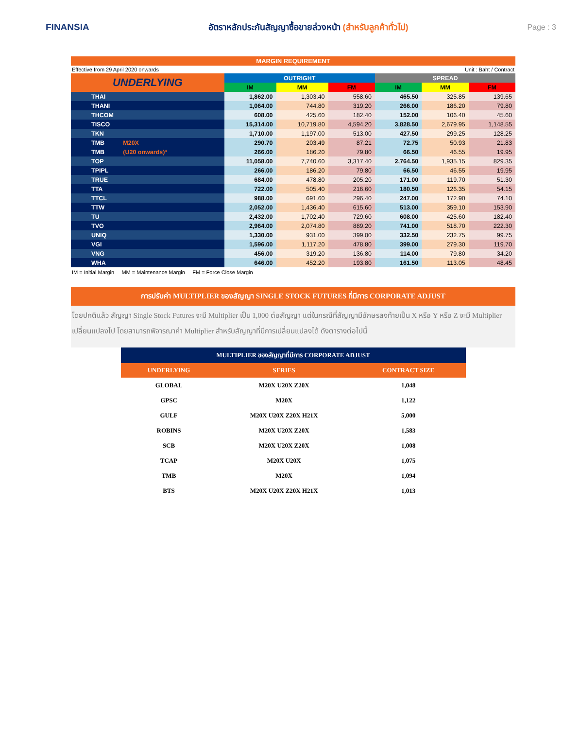FINANSIA
อัตราหลักประกันสัญญาซื้อขายล่วงหน้า (สำหรับลูกค้าทั่วไป)
Page : 3
MARGIN REQUIREMENT
Effective from 29 April 2020 onwards Unit : Baht / Contract
| UNDERLYING | OUTRIGHT | | | SPREAD | | |
| --- | --- | --- | --- | --- | --- | --- |
| | IM | MM | FM | IM | MM | FM |
| THAI | 1,862.00 | 1,303.40 | 558.60 | 465.50 | 325.85 | 139.65 |
| THANI | 1,064.00 | 744.80 | 319.20 | 266.00 | 186.20 | 79.80 |
| THCOM | 608.00 | 425.60 | 182.40 | 152.00 | 106.40 | 45.60 |
| TISCO | 15,314.00 | 10,719.80 | 4,594.20 | 3,828.50 | 2,679.95 | 1,148.55 |
| TKN | 1,710.00 | 1,197.00 | 513.00 | 427.50 | 299.25 | 128.25 |
| TMB M20X | 290.70 | 203.49 | 87.21 | 72.75 | 50.93 | 21.83 |
| TMB (U20 onwards)* | 266.00 | 186.20 | 79.80 | 66.50 | 46.55 | 19.95 |
| TOP | 11,058.00 | 7,740.60 | 3,317.40 | 2,764.50 | 1,935.15 | 829.35 |
| TPIPL | 266.00 | 186.20 | 79.80 | 66.50 | 46.55 | 19.95 |
| TRUE | 684.00 | 478.80 | 205.20 | 171.00 | 119.70 | 51.30 |
| TTA | 722.00 | 505.40 | 216.60 | 180.50 | 126.35 | 54.15 |
| TTCL | 988.00 | 691.60 | 296.40 | 247.00 | 172.90 | 74.10 |
| TTW | 2,052.00 | 1,436.40 | 615.60 | 513.00 | 359.10 | 153.90 |
| TU | 2,432.00 | 1,702.40 | 729.60 | 608.00 | 425.60 | 182.40 |
| TVO | 2,964.00 | 2,074.80 | 889.20 | 741.00 | 518.70 | 222.30 |
| UNIQ | 1,330.00 | 931.00 | 399.00 | 332.50 | 232.75 | 99.75 |
| VGI | 1,596.00 | 1,117.20 | 478.80 | 399.00 | 279.30 | 119.70 |
| VNG | 456.00 | 319.20 | 136.80 | 114.00 | 79.80 | 34.20 |
| WHA | 646.00 | 452.20 | 193.80 | 161.50 | 113.05 | 48.45 |
IM = Initial Margin MM = Maintenance Margin FM = Force Close Margin
การปรับค่า MULTIPLIER ของสัญญา SINGLE STOCK FUTURES ที่มีการ CORPORATE ADJUST
โดยปกติแล้ว สัญญา Single Stock Futures จะมี Multiplier เป็น 1,000 ต่อสัญญา แต่ในกรณีที่สัญญามีอักษรลงท้ายเป็น X หรือ Y หรือ Z จะมี Multiplier เปลี่ยนแปลงไป โดยสามารถพิจารณาค่า Multiplier สำหรับสัญญาที่มีการเปลี่ยนแปลงได้ ดังตารางต่อไปนี้
| MULTIPLIER ของสัญญาที่มีการ CORPORATE ADJUST | | |
| --- | --- | --- |
| UNDERLYING | SERIES | CONTRACT SIZE |
| GLOBAL | M20X U20X Z20X | 1,048 |
| GPSC | M20X | 1,122 |
| GULF | M20X U20X Z20X H21X | 5,000 |
| ROBINS | M20X U20X Z20X | 1,583 |
| SCB | M20X U20X Z20X | 1,008 |
| TCAP | M20X U20X | 1,075 |
| TMB | M20X | 1,094 |
| BTS | M20X U20X Z20X H21X | 1,013 |